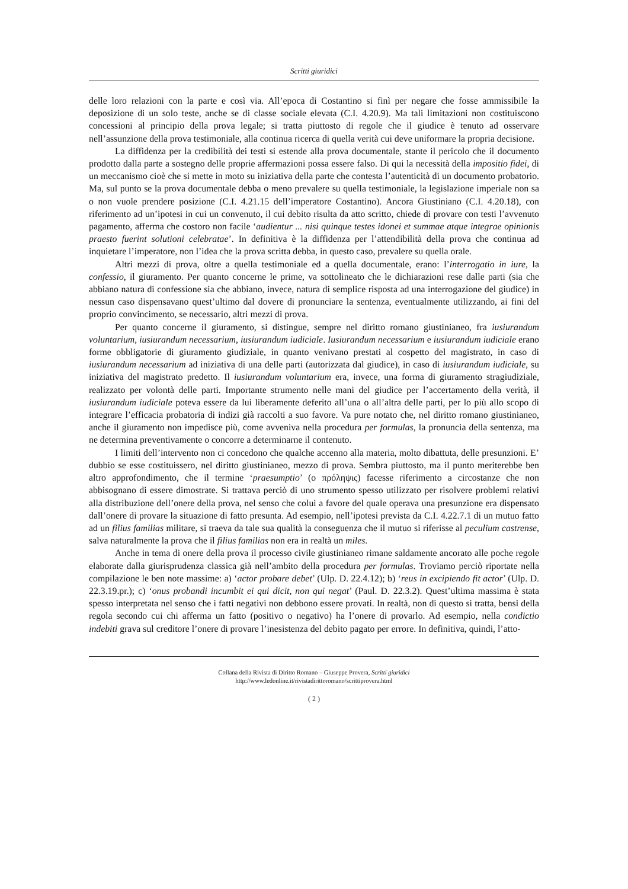Scritti giuridici
delle loro relazioni con la parte e così via. All’epoca di Costantino si finì per negare che fosse ammissibile la deposizione di un solo teste, anche se di classe sociale elevata (C.I. 4.20.9). Ma tali limitazioni non costituiscono concessioni al principio della prova legale; si tratta piuttosto di regole che il giudice è tenuto ad osservare nell’assunzione della prova testimoniale, alla continua ricerca di quella verità cui deve uniformare la propria decisione.
La diffidenza per la credibilità dei testi si estende alla prova documentale, stante il pericolo che il documento prodotto dalla parte a sostegno delle proprie affermazioni possa essere falso. Di qui la necessità della impositio fidei, di un meccanismo cioè che si mette in moto su iniziativa della parte che contesta l’autenticità di un documento probatorio. Ma, sul punto se la prova documentale debba o meno prevalere su quella testimoniale, la legislazione imperiale non sa o non vuole prendere posizione (C.I. 4.21.15 dell’imperatore Costantino). Ancora Giustiniano (C.I. 4.20.18), con riferimento ad un’ipotesi in cui un convenuto, il cui debito risulta da atto scritto, chiede di provare con testi l’avvenuto pagamento, afferma che costoro non facile ‘audientur ... nisi quinque testes idonei et summae atque integrae opinionis praesto fuerint solutioni celebratae’. In definitiva è la diffidenza per l’attendibilità della prova che continua ad inquietare l’imperatore, non l’idea che la prova scritta debba, in questo caso, prevalere su quella orale.
Altri mezzi di prova, oltre a quella testimoniale ed a quella documentale, erano: l’interrogatio in iure, la confessio, il giuramento. Per quanto concerne le prime, va sottolineato che le dichiarazioni rese dalle parti (sia che abbiano natura di confessione sia che abbiano, invece, natura di semplice risposta ad una interrogazione del giudice) in nessun caso dispensavano quest’ultimo dal dovere di pronunciare la sentenza, eventualmente utilizzando, ai fini del proprio convincimento, se necessario, altri mezzi di prova.
Per quanto concerne il giuramento, si distingue, sempre nel diritto romano giustinianeo, fra iusiurandum voluntarium, iusiurandum necessarium, iusiurandum iudiciale. Iusiurandum necessarium e iusiurandum iudiciale erano forme obbligatorie di giuramento giudiziale, in quanto venivano prestati al cospetto del magistrato, in caso di iusiurandum necessarium ad iniziativa di una delle parti (autorizzata dal giudice), in caso di iusiurandum iudiciale, su iniziativa del magistrato predetto. Il iusiurandum voluntarium era, invece, una forma di giuramento stragiudiziale, realizzato per volontà delle parti. Importante strumento nelle mani del giudice per l’accertamento della verità, il iusiurandum iudiciale poteva essere da lui liberamente deferito all’una o all’altra delle parti, per lo più allo scopo di integrare l’efficacia probatoria di indizi già raccolti a suo favore. Va pure notato che, nel diritto romano giustinianeo, anche il giuramento non impedisce più, come avveniva nella procedura per formulas, la pronuncia della sentenza, ma ne determina preventivamente o concorre a determinarne il contenuto.
I limiti dell’intervento non ci concedono che qualche accenno alla materia, molto dibattuta, delle presunzioni. E’ dubbio se esse costituissero, nel diritto giustinianeo, mezzo di prova. Sembra piuttosto, ma il punto meriterebbe ben altro approfondimento, che il termine ‘praesumptio’ (o πρόληψις) facesse riferimento a circostanze che non abbisognano di essere dimostrate. Si trattava perciò di uno strumento spesso utilizzato per risolvere problemi relativi alla distribuzione dell’onere della prova, nel senso che colui a favore del quale operava una presunzione era dispensato dall’onere di provare la situazione di fatto presunta. Ad esempio, nell’ipotesi prevista da C.I. 4.22.7.1 di un mutuo fatto ad un filius familias militare, si traeva da tale sua qualità la conseguenza che il mutuo si riferisse al peculium castrense, salva naturalmente la prova che il filius familias non era in realtà un miles.
Anche in tema di onere della prova il processo civile giustinianeo rimane saldamente ancorato alle poche regole elaborate dalla giurisprudenza classica già nell’ambito della procedura per formulas. Troviamo perciò riportate nella compilazione le ben note massime: a) ‘actor probare debet’ (Ulp. D. 22.4.12); b) ‘reus in excipiendo fit actor’ (Ulp. D. 22.3.19.pr.); c) ‘onus probandi incumbit ei qui dicit, non qui negat’ (Paul. D. 22.3.2). Quest’ultima massima è stata spesso interpretata nel senso che i fatti negativi non debbono essere provati. In realtà, non di questo si tratta, bensì della regola secondo cui chi afferma un fatto (positivo o negativo) ha l’onere di provarlo. Ad esempio, nella condictio indebiti grava sul creditore l’onere di provare l’inesistenza del debito pagato per errore. In definitiva, quindi, l’atto-
Collana della Rivista di Diritto Romano – Giuseppe Provera, Scritti giuridici
http://www.ledonline.it/rivistadirittoromano/scrittiprovera.html
( 2 )